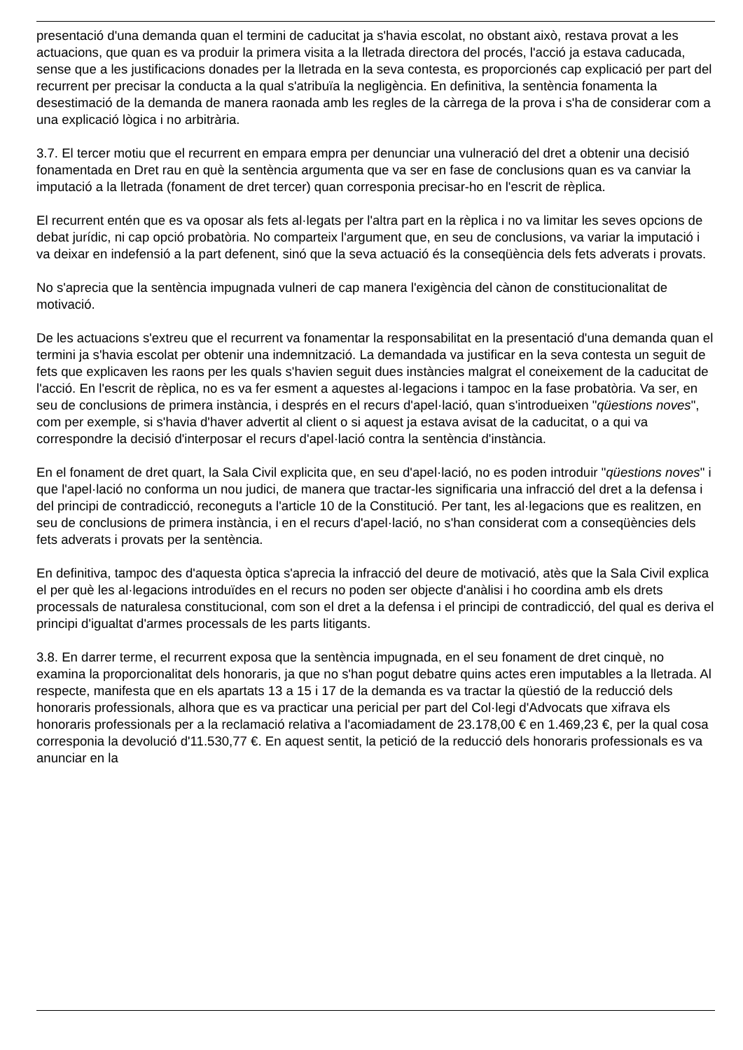presentació d'una demanda quan el termini de caducitat ja s'havia escolat, no obstant això, restava provat a les actuacions, que quan es va produir la primera visita a la lletrada directora del procés, l'acció ja estava caducada, sense que a les justificacions donades per la lletrada en la seva contesta, es proporcionés cap explicació per part del recurrent per precisar la conducta a la qual s'atribuïa la negligència. En definitiva, la sentència fonamenta la desestimació de la demanda de manera raonada amb les regles de la càrrega de la prova i s'ha de considerar com a una explicació lògica i no arbitrària.
3.7. El tercer motiu que el recurrent en empara empra per denunciar una vulneració del dret a obtenir una decisió fonamentada en Dret rau en què la sentència argumenta que va ser en fase de conclusions quan es va canviar la imputació a la lletrada (fonament de dret tercer) quan corresponia precisar-ho en l'escrit de rèplica.
El recurrent entén que es va oposar als fets al·legats per l'altra part en la rèplica i no va limitar les seves opcions de debat jurídic, ni cap opció probatòria. No comparteix l'argument que, en seu de conclusions, va variar la imputació i va deixar en indefensió a la part defenent, sinó que la seva actuació és la conseqüència dels fets adverats i provats.
No s'aprecia que la sentència impugnada vulneri de cap manera l'exigència del cànon de constitucionalitat de motivació.
De les actuacions s'extreu que el recurrent va fonamentar la responsabilitat en la presentació d'una demanda quan el termini ja s'havia escolat per obtenir una indemnització. La demandada va justificar en la seva contesta un seguit de fets que explicaven les raons per les quals s'havien seguit dues instàncies malgrat el coneixement de la caducitat de l'acció. En l'escrit de rèplica, no es va fer esment a aquestes al·legacions i tampoc en la fase probatòria. Va ser, en seu de conclusions de primera instància, i després en el recurs d'apel·lació, quan s'introdueixen "qüestions noves", com per exemple, si s'havia d'haver advertit al client o si aquest ja estava avisat de la caducitat, o a qui va correspondre la decisió d'interposar el recurs d'apel·lació contra la sentència d'instància.
En el fonament de dret quart, la Sala Civil explicita que, en seu d'apel·lació, no es poden introduir "qüestions noves" i que l'apel·lació no conforma un nou judici, de manera que tractar-les significaria una infracció del dret a la defensa i del principi de contradicció, reconeguts a l'article 10 de la Constitució. Per tant, les al·legacions que es realitzen, en seu de conclusions de primera instància, i en el recurs d'apel·lació, no s'han considerat com a conseqüències dels fets adverats i provats per la sentència.
En definitiva, tampoc des d'aquesta òptica s'aprecia la infracció del deure de motivació, atès que la Sala Civil explica el per què les al·legacions introduïdes en el recurs no poden ser objecte d'anàlisi i ho coordina amb els drets processals de naturalesa constitucional, com son el dret a la defensa i el principi de contradicció, del qual es deriva el principi d'igualtat d'armes processals de les parts litigants.
3.8. En darrer terme, el recurrent exposa que la sentència impugnada, en el seu fonament de dret cinquè, no examina la proporcionalitat dels honoraris, ja que no s'han pogut debatre quins actes eren imputables a la lletrada. Al respecte, manifesta que en els apartats 13 a 15 i 17 de la demanda es va tractar la qüestió de la reducció dels honoraris professionals, alhora que es va practicar una pericial per part del Col·legi d'Advocats que xifrava els honoraris professionals per a la reclamació relativa a l'acomiadament de 23.178,00 € en 1.469,23 €, per la qual cosa corresponia la devolució d'11.530,77 €. En aquest sentit, la petició de la reducció dels honoraris professionals es va anunciar en la